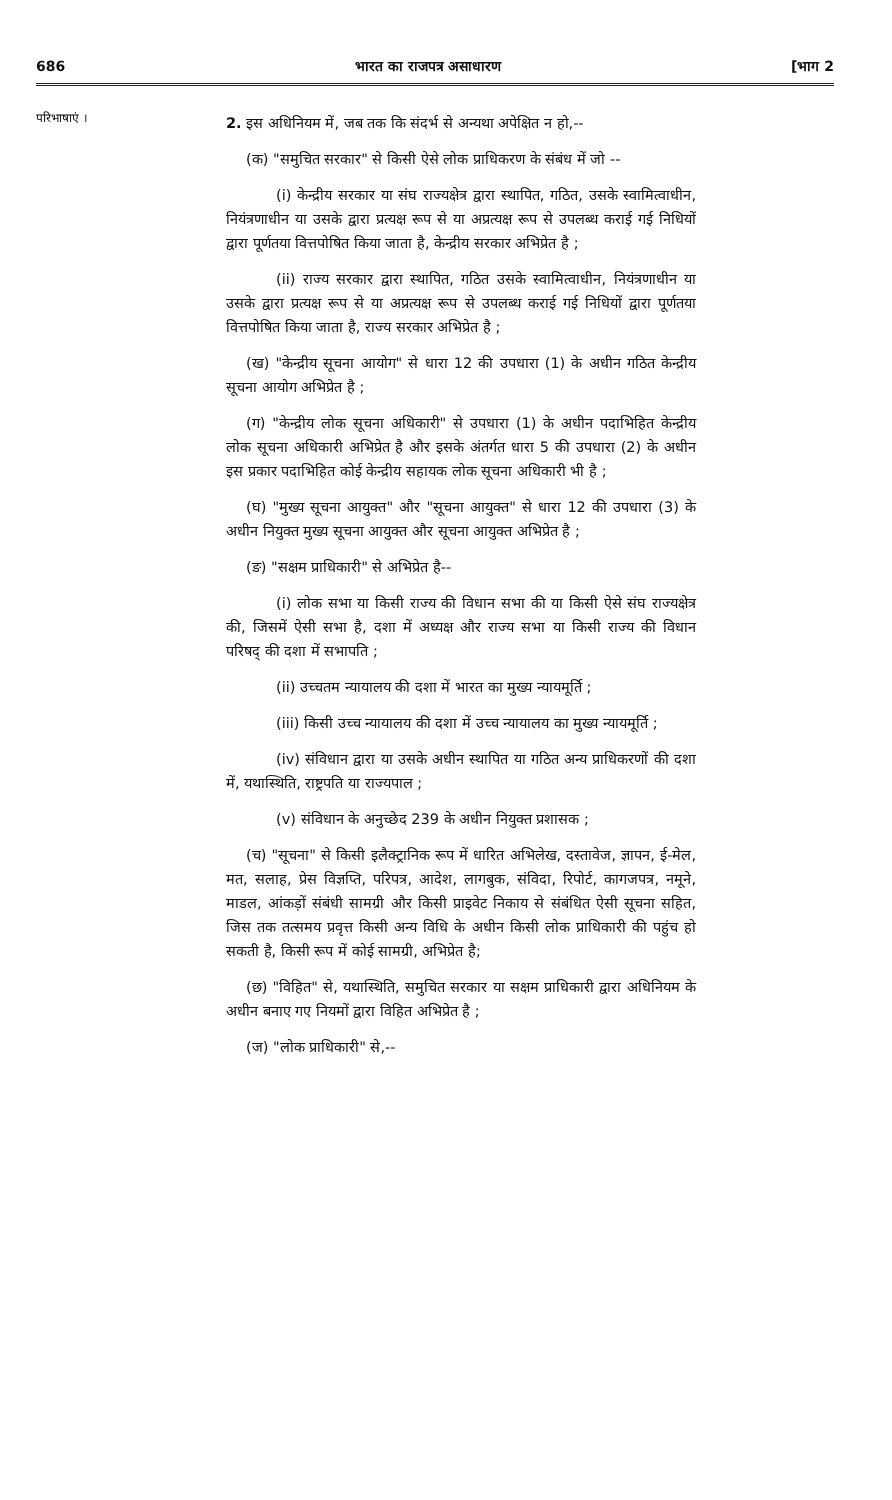686 भारत का राजपत्र असाधारण [भाग 2
परिभाषाएं ।
2. इस अधिनियम में, जब तक कि संदर्भ से अन्यथा अपेक्षित न हो,--
(क) "समुचित सरकार" से किसी ऐसे लोक प्राधिकरण के संबंध में जो --
(i) केन्द्रीय सरकार या संघ राज्यक्षेत्र द्वारा स्थापित, गठित, उसके स्वामित्वाधीन, नियंत्रणाधीन या उसके द्वारा प्रत्यक्ष रूप से या अप्रत्यक्ष रूप से उपलब्ध कराई गई निधियों द्वारा पूर्णतया वित्तपोषित किया जाता है, केन्द्रीय सरकार अभिप्रेत है ;
(ii) राज्य सरकार द्वारा स्थापित, गठित उसके स्वामित्वाधीन, नियंत्रणाधीन या उसके द्वारा प्रत्यक्ष रूप से या अप्रत्यक्ष रूप से उपलब्ध कराई गई निधियों द्वारा पूर्णतया वित्तपोषित किया जाता है, राज्य सरकार अभिप्रेत है ;
(ख) "केन्द्रीय सूचना आयोग" से धारा 12 की उपधारा (1) के अधीन गठित केन्द्रीय सूचना आयोग अभिप्रेत है ;
(ग) "केन्द्रीय लोक सूचना अधिकारी" से उपधारा (1) के अधीन पदाभिहित केन्द्रीय लोक सूचना अधिकारी अभिप्रेत है और इसके अंतर्गत धारा 5 की उपधारा (2) के अधीन इस प्रकार पदाभिहित कोई केन्द्रीय सहायक लोक सूचना अधिकारी भी है ;
(घ) "मुख्य सूचना आयुक्त" और "सूचना आयुक्त" से धारा 12 की उपधारा (3) के अधीन नियुक्त मुख्य सूचना आयुक्त और सूचना आयुक्त अभिप्रेत है ;
(ङ) "सक्षम प्राधिकारी" से अभिप्रेत है--
(i) लोक सभा या किसी राज्य की विधान सभा की या किसी ऐसे संघ राज्यक्षेत्र की, जिसमें ऐसी सभा है, दशा में अध्यक्ष और राज्य सभा या किसी राज्य की विधान परिषद् की दशा में सभापति ;
(ii) उच्चतम न्यायालय की दशा में भारत का मुख्य न्यायमूर्ति ;
(iii) किसी उच्च न्यायालय की दशा में उच्च न्यायालय का मुख्य न्यायमूर्ति ;
(iv) संविधान द्वारा या उसके अधीन स्थापित या गठित अन्य प्राधिकरणों की दशा में, यथास्थिति, राष्ट्रपति या राज्यपाल ;
(v) संविधान के अनुच्छेद 239 के अधीन नियुक्त प्रशासक ;
(च) "सूचना" से किसी इलैक्ट्रानिक रूप में धारित अभिलेख, दस्तावेज, ज्ञापन, ई-मेल, मत, सलाह, प्रेस विज्ञप्ति, परिपत्र, आदेश, लागबुक, संविदा, रिपोर्ट, कागजपत्र, नमूने, माडल, आंकड़ों संबंधी सामग्री और किसी प्राइवेट निकाय से संबंधित ऐसी सूचना सहित, जिस तक तत्समय प्रवृत्त किसी अन्य विधि के अधीन किसी लोक प्राधिकारी की पहुंच हो सकती है, किसी रूप में कोई सामग्री, अभिप्रेत है;
(छ) "विहित" से, यथास्थिति, समुचित सरकार या सक्षम प्राधिकारी द्वारा अधिनियम के अधीन बनाए गए नियमों द्वारा विहित अभिप्रेत है ;
(ज) "लोक प्राधिकारी" से,--